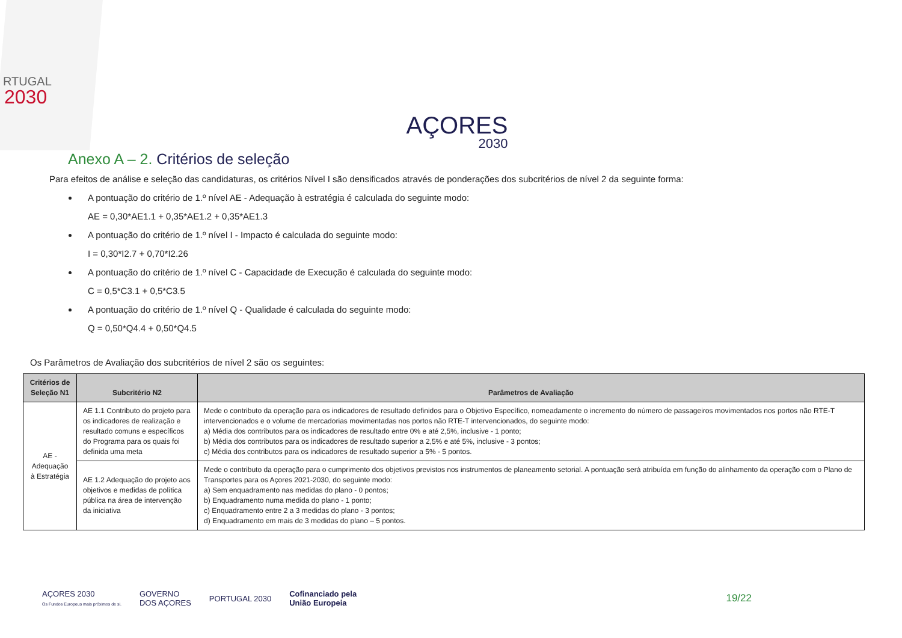RTUGAL
2030
AÇORES
2030
Anexo A – 2. Critérios de seleção
Para efeitos de análise e seleção das candidaturas, os critérios Nível I são densificados através de ponderações dos subcritérios de nível 2 da seguinte forma:
A pontuação do critério de 1.º nível AE - Adequação à estratégia é calculada do seguinte modo:
AE = 0,30*AE1.1 + 0,35*AE1.2 + 0,35*AE1.3
A pontuação do critério de 1.º nível I - Impacto é calculada do seguinte modo:
I = 0,30*I2.7 + 0,70*I2.26
A pontuação do critério de 1.º nível C - Capacidade de Execução é calculada do seguinte modo:
C = 0,5*C3.1 + 0,5*C3.5
A pontuação do critério de 1.º nível Q - Qualidade é calculada do seguinte modo:
Q = 0,50*Q4.4 + 0,50*Q4.5
Os Parâmetros de Avaliação dos subcritérios de nível 2 são os seguintes:
| Critérios de Seleção N1 | Subcritério N2 | Parâmetros de Avaliação |
| --- | --- | --- |
| AE - Adequação à Estratégia | AE 1.1 Contributo do projeto para os indicadores de realização e resultado comuns e específicos do Programa para os quais foi definida uma meta | Mede o contributo da operação para os indicadores de resultado definidos para o Objetivo Específico, nomeadamente o incremento do número de passageiros movimentados nos portos não RTE-T intervencionados e o volume de mercadorias movimentadas nos portos não RTE-T intervencionados, do seguinte modo: a) Média dos contributos para os indicadores de resultado entre 0% e até 2,5%, inclusive - 1 ponto; b) Média dos contributos para os indicadores de resultado superior a 2,5% e até 5%, inclusive - 3 pontos; c) Média dos contributos para os indicadores de resultado superior a 5% - 5 pontos. |
| | AE 1.2 Adequação do projeto aos objetivos e medidas de política pública na área de intervenção da iniciativa | Mede o contributo da operação para o cumprimento dos objetivos previstos nos instrumentos de planeamento setorial. A pontuação será atribuída em função do alinhamento da operação com o Plano de Transportes para os Açores 2021-2030, do seguinte modo: a) Sem enquadramento nas medidas do plano - 0 pontos; b) Enquadramento numa medida do plano - 1 ponto; c) Enquadramento entre 2 a 3 medidas do plano - 3 pontos; d) Enquadramento em mais de 3 medidas do plano – 5 pontos. |
AÇORES 2030
Os Fundos Europeus mais próximos de si.
GOVERNO
DOS AÇORES
PORTUGAL 2030
Cofinanciado pela
União Europeia
19/22